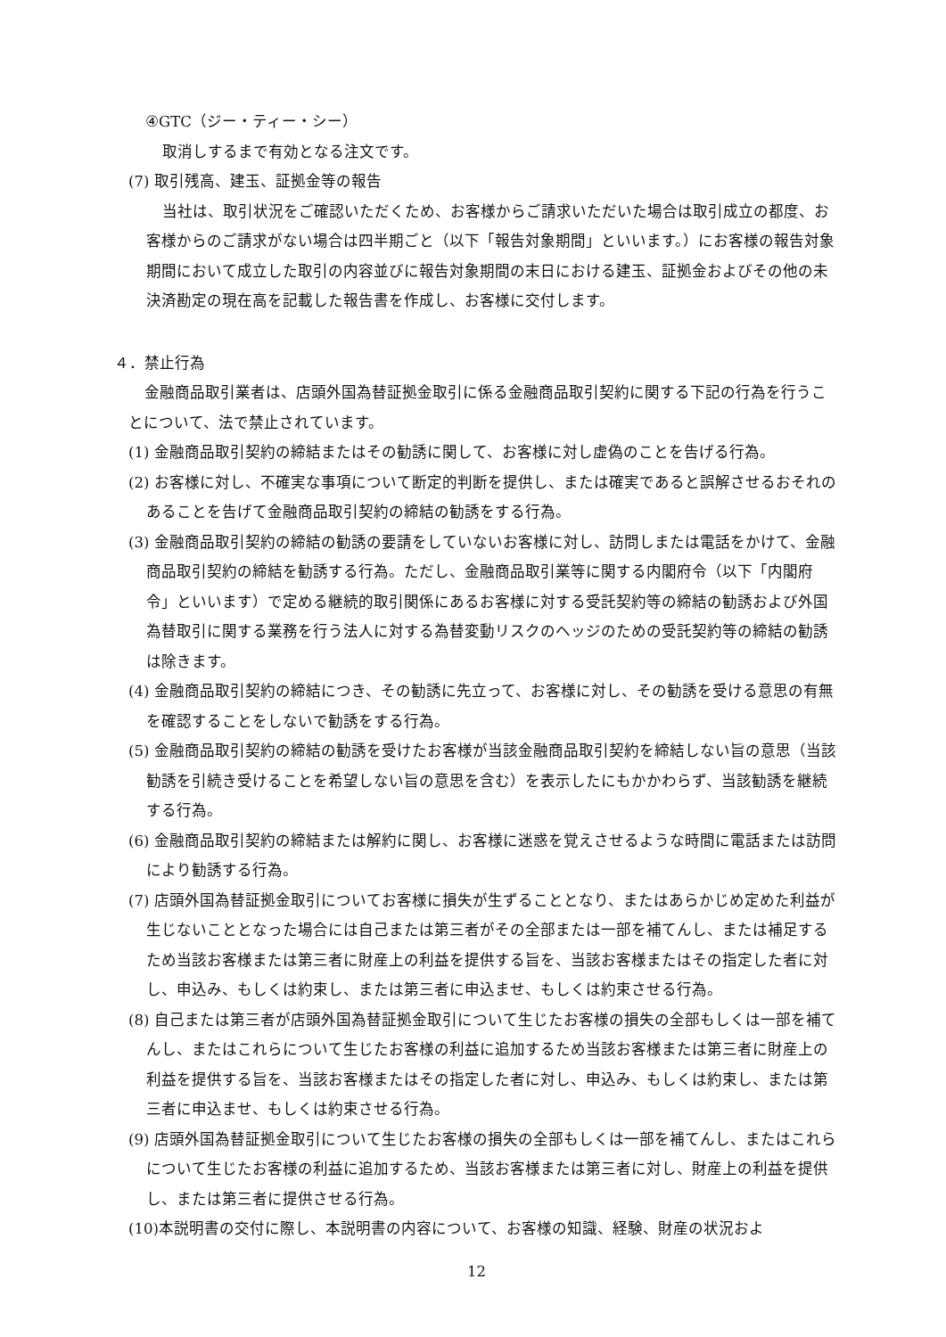④GTC（ジー・ティー・シー）
取消しするまで有効となる注文です。
(7) 取引残高、建玉、証拠金等の報告
当社は、取引状況をご確認いただくため、お客様からご請求いただいた場合は取引成立の都度、お客様からのご請求がない場合は四半期ごと（以下「報告対象期間」といいます。）にお客様の報告対象期間において成立した取引の内容並びに報告対象期間の末日における建玉、証拠金およびその他の未決済勘定の現在高を記載した報告書を作成し、お客様に交付します。
４．禁止行為
金融商品取引業者は、店頭外国為替証拠金取引に係る金融商品取引契約に関する下記の行為を行うことについて、法で禁止されています。
(1) 金融商品取引契約の締結またはその勧誘に関して、お客様に対し虚偽のことを告げる行為。
(2) お客様に対し、不確実な事項について断定的判断を提供し、または確実であると誤解させるおそれのあることを告げて金融商品取引契約の締結の勧誘をする行為。
(3) 金融商品取引契約の締結の勧誘の要請をしていないお客様に対し、訪問しまたは電話をかけて、金融商品取引契約の締結を勧誘する行為。ただし、金融商品取引業等に関する内閣府令（以下「内閣府令」といいます）で定める継続的取引関係にあるお客様に対する受託契約等の締結の勧誘および外国為替取引に関する業務を行う法人に対する為替変動リスクのヘッジのための受託契約等の締結の勧誘は除きます。
(4) 金融商品取引契約の締結につき、その勧誘に先立って、お客様に対し、その勧誘を受ける意思の有無を確認することをしないで勧誘をする行為。
(5) 金融商品取引契約の締結の勧誘を受けたお客様が当該金融商品取引契約を締結しない旨の意思（当該勧誘を引続き受けることを希望しない旨の意思を含む）を表示したにもかかわらず、当該勧誘を継続する行為。
(6) 金融商品取引契約の締結または解約に関し、お客様に迷惑を覚えさせるような時間に電話または訪問により勧誘する行為。
(7) 店頭外国為替証拠金取引についてお客様に損失が生ずることとなり、またはあらかじめ定めた利益が生じないこととなった場合には自己または第三者がその全部または一部を補てんし、または補足するため当該お客様または第三者に財産上の利益を提供する旨を、当該お客様またはその指定した者に対し、申込み、もしくは約束し、または第三者に申込ませ、もしくは約束させる行為。
(8) 自己または第三者が店頭外国為替証拠金取引について生じたお客様の損失の全部もしくは一部を補てんし、またはこれらについて生じたお客様の利益に追加するため当該お客様または第三者に財産上の利益を提供する旨を、当該お客様またはその指定した者に対し、申込み、もしくは約束し、または第三者に申込ませ、もしくは約束させる行為。
(9) 店頭外国為替証拠金取引について生じたお客様の損失の全部もしくは一部を補てんし、またはこれらについて生じたお客様の利益に追加するため、当該お客様または第三者に対し、財産上の利益を提供し、または第三者に提供させる行為。
(10)本説明書の交付に際し、本説明書の内容について、お客様の知識、経験、財産の状況およ
12